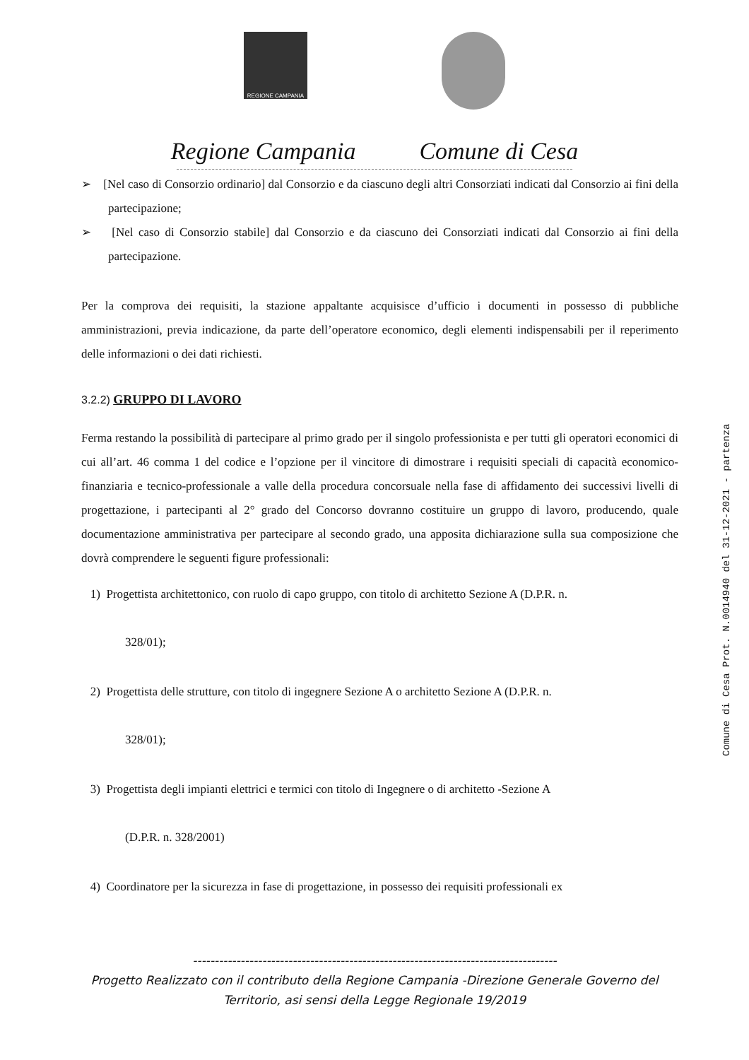REGIONE CAMPANIA
Regione Campania Comune di Cesa
➢ [Nel caso di Consorzio ordinario] dal Consorzio e da ciascuno degli altri Consorziati indicati dal Consorzio ai fini della partecipazione;
➢ [Nel caso di Consorzio stabile] dal Consorzio e da ciascuno dei Consorziati indicati dal Consorzio ai fini della partecipazione.
Per la comprova dei requisiti, la stazione appaltante acquisisce d’ufficio i documenti in possesso di pubbliche amministrazioni, previa indicazione, da parte dell’operatore economico, degli elementi indispensabili per il reperimento delle informazioni o dei dati richiesti.
3.2.2) GRUPPO DI LAVORO
Ferma restando la possibilità di partecipare al primo grado per il singolo professionista e per tutti gli operatori economici di cui all’art. 46 comma 1 del codice e l’opzione per il vincitore di dimostrare i requisiti speciali di capacità economico-finanziaria e tecnico-professionale a valle della procedura concorsuale nella fase di affidamento dei successivi livelli di progettazione, i partecipanti al 2° grado del Concorso dovranno costituire un gruppo di lavoro, producendo, quale documentazione amministrativa per partecipare al secondo grado, una apposita dichiarazione sulla sua composizione che dovrà comprendere le seguenti figure professionali:
1) Progettista architettonico, con ruolo di capo gruppo, con titolo di architetto Sezione A (D.P.R. n.
328/01);
2) Progettista delle strutture, con titolo di ingegnere Sezione A o architetto Sezione A (D.P.R. n.
328/01);
3) Progettista degli impianti elettrici e termici con titolo di Ingegnere o di architetto -Sezione A
(D.P.R. n. 328/2001)
4) Coordinatore per la sicurezza in fase di progettazione, in possesso dei requisiti professionali ex
Comune di Cesa Prot. N.0014940 del 31-12-2021 - partenza
------------------------------------------------------------------------------------
Progetto Realizzato con il contributo della Regione Campania -Direzione Generale Governo del
Territorio, asi sensi della Legge Regionale 19/2019